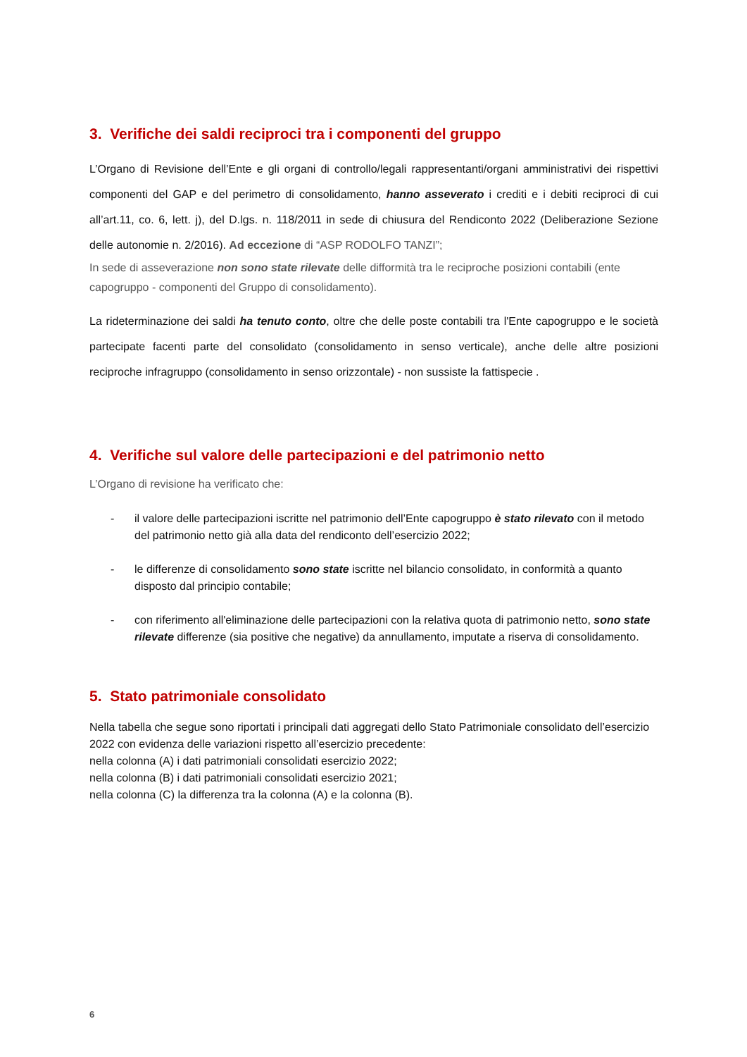3. Verifiche dei saldi reciproci tra i componenti del gruppo
L’Organo di Revisione dell’Ente e gli organi di controllo/legali rappresentanti/organi amministrativi dei rispettivi componenti del GAP e del perimetro di consolidamento, hanno asseverato i crediti e i debiti reciproci di cui all’art.11, co. 6, lett. j), del D.lgs. n. 118/2011 in sede di chiusura del Rendiconto 2022 (Deliberazione Sezione delle autonomie n. 2/2016). Ad eccezione di “ASP RODOLFO TANZI”;
In sede di asseverazione non sono state rilevate delle difformità tra le reciproche posizioni contabili (ente capogruppo - componenti del Gruppo di consolidamento).
La rideterminazione dei saldi ha tenuto conto, oltre che delle poste contabili tra l'Ente capogruppo e le società partecipate facenti parte del consolidato (consolidamento in senso verticale), anche delle altre posizioni reciproche infragruppo (consolidamento in senso orizzontale) - non sussiste la fattispecie .
4. Verifiche sul valore delle partecipazioni e del patrimonio netto
L’Organo di revisione ha verificato che:
- il valore delle partecipazioni iscritte nel patrimonio dell’Ente capogruppo è stato rilevato con il metodo del patrimonio netto già alla data del rendiconto dell’esercizio 2022;
- le differenze di consolidamento sono state iscritte nel bilancio consolidato, in conformità a quanto disposto dal principio contabile;
- con riferimento all'eliminazione delle partecipazioni con la relativa quota di patrimonio netto, sono state rilevate differenze (sia positive che negative) da annullamento, imputate a riserva di consolidamento.
5. Stato patrimoniale consolidato
Nella tabella che segue sono riportati i principali dati aggregati dello Stato Patrimoniale consolidato dell’esercizio 2022 con evidenza delle variazioni rispetto all’esercizio precedente:
nella colonna (A) i dati patrimoniali consolidati esercizio 2022;
nella colonna (B) i dati patrimoniali consolidati esercizio 2021;
nella colonna (C) la differenza tra la colonna (A) e la colonna (B).
6